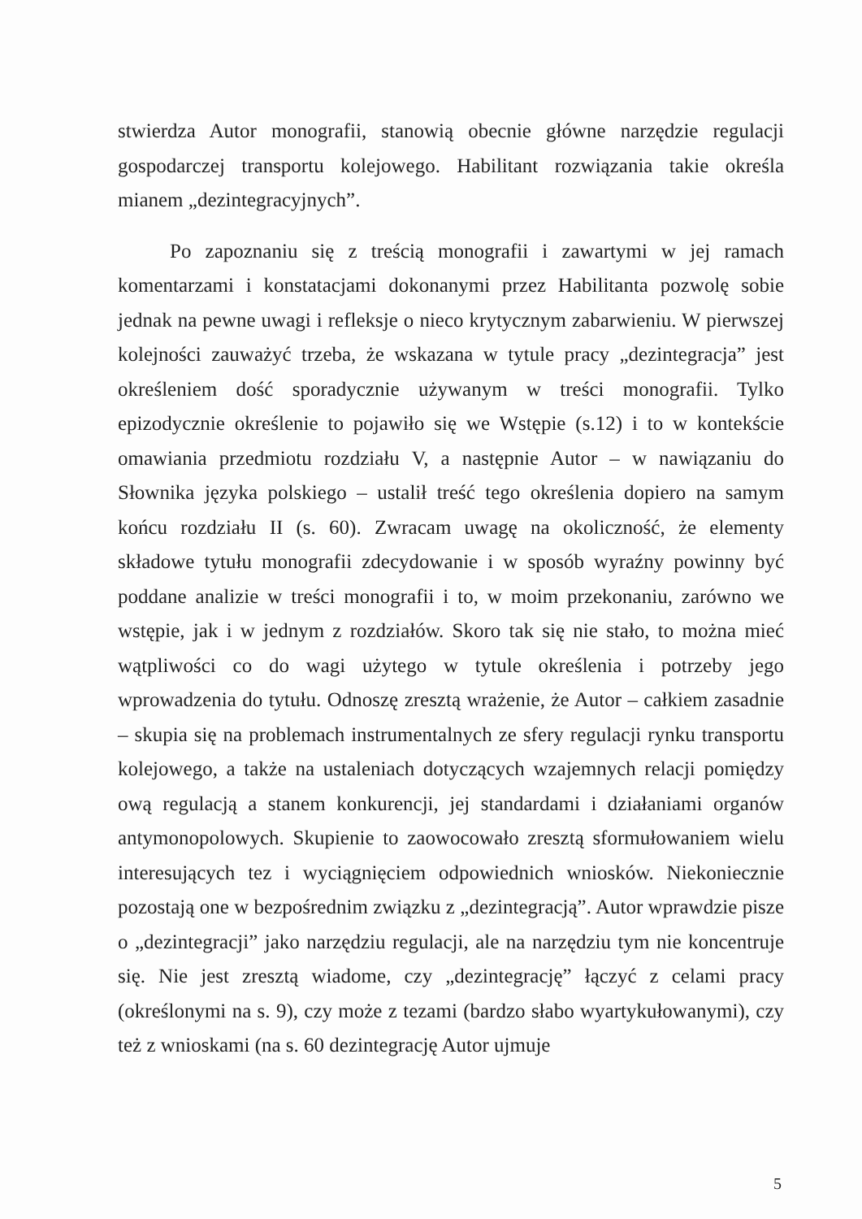stwierdza Autor monografii, stanowią obecnie główne narzędzie regulacji gospodarczej transportu kolejowego. Habilitant rozwiązania takie określa mianem „dezintegracyjnych”.
Po zapoznaniu się z treścią monografii i zawartymi w jej ramach komentarzami i konstatacjami dokonanymi przez Habilitanta pozwolę sobie jednak na pewne uwagi i refleksje o nieco krytycznym zabarwieniu. W pierwszej kolejności zauważyć trzeba, że wskazana w tytule pracy „dezintegracja” jest określeniem dość sporadycznie używanym w treści monografii. Tylko epizodycznie określenie to pojawiło się we Wstępie (s.12) i to w kontekście omawiania przedmiotu rozdziału V, a następnie Autor – w nawiązaniu do Słownika języka polskiego – ustalił treść tego określenia dopiero na samym końcu rozdziału II (s. 60). Zwracam uwagę na okoliczność, że elementy składowe tytułu monografii zdecydowanie i w sposób wyraźny powinny być poddane analizie w treści monografii i to, w moim przekonaniu, zarówno we wstępie, jak i w jednym z rozdziałów. Skoro tak się nie stało, to można mieć wątpliwości co do wagi użytego w tytule określenia i potrzeby jego wprowadzenia do tytułu. Odnoszę zresztą wrażenie, że Autor – całkiem zasadnie – skupia się na problemach instrumentalnych ze sfery regulacji rynku transportu kolejowego, a także na ustaleniach dotyczących wzajemnych relacji pomiędzy ową regulacją a stanem konkurencji, jej standardami i działaniami organów antymonopolowych. Skupienie to zaowocowało zresztą sformułowaniem wielu interesujących tez i wyciągnięciem odpowiednich wniosków. Niekoniecznie pozostają one w bezpośrednim związku z „dezintegracją”. Autor wprawdzie pisze o „dezintegracji” jako narzędziu regulacji, ale na narzędziu tym nie koncentruje się. Nie jest zresztą wiadome, czy „dezintegrację” łączyć z celami pracy (określonymi na s. 9), czy może z tezami (bardzo słabo wyartykułowanymi), czy też z wnioskami (na s. 60 dezintegrację Autor ujmuje
5